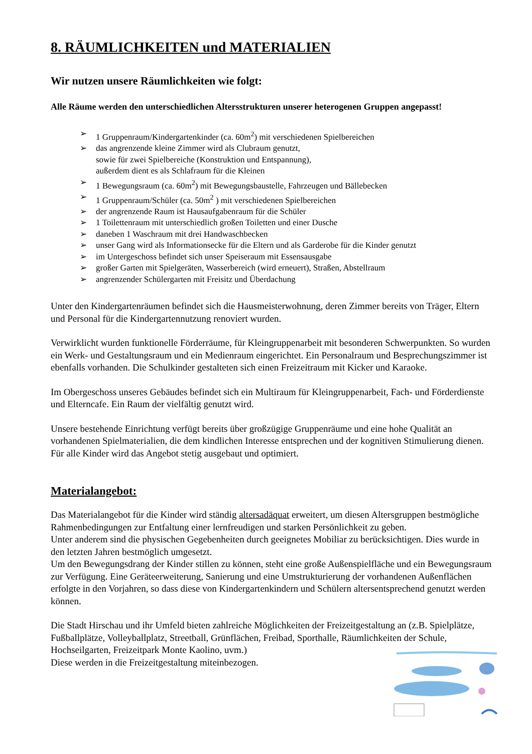8. RÄUMLICHKEITEN und MATERIALIEN
Wir nutzen unsere Räumlichkeiten wie folgt:
Alle Räume werden den unterschiedlichen Altersstrukturen unserer heterogenen Gruppen angepasst!
➢ 1 Gruppenraum/Kindergartenkinder (ca. 60m<sup>2</sup>) mit verschiedenen Spielbereichen
➢ das angrenzende kleine Zimmer wird als Clubraum genutzt,
sowie für zwei Spielbereiche (Konstruktion und Entspannung),
außerdem dient es als Schlafraum für die Kleinen
➢ 1 Bewegungsraum (ca. 60m<sup>2</sup>) mit Bewegungsbaustelle, Fahrzeugen und Bällebecken
➢ 1 Gruppenraum/Schüler (ca. 50m<sup>2</sup> ) mit verschiedenen Spielbereichen
➢ der angrenzende Raum ist Hausaufgabenraum für die Schüler
➢ 1 Toilettenraum mit unterschiedlich großen Toiletten und einer Dusche
➢ daneben 1 Waschraum mit drei Handwaschbecken
➢ unser Gang wird als Informationsecke für die Eltern und als Garderobe für die Kinder genutzt
➢ im Untergeschoss befindet sich unser Speiseraum mit Essensausgabe
➢ großer Garten mit Spielgeräten, Wasserbereich (wird erneuert), Straßen, Abstellraum
➢ angrenzender Schülergarten mit Freisitz und Überdachung
Unter den Kindergartenräumen befindet sich die Hausmeisterwohnung, deren Zimmer bereits von Träger, Eltern und Personal für die Kindergartennutzung renoviert wurden.
Verwirklicht wurden funktionelle Förderräume, für Kleingruppenarbeit mit besonderen Schwerpunkten. So wurden ein Werk- und Gestaltungsraum und ein Medienraum eingerichtet. Ein Personalraum und Besprechungszimmer ist ebenfalls vorhanden. Die Schulkinder gestalteten sich einen Freizeitraum mit Kicker und Karaoke.
Im Obergeschoss unseres Gebäudes befindet sich ein Multiraum für Kleingruppenarbeit, Fach- und Förderdienste und Elterncafe. Ein Raum der vielfältig genutzt wird.
Unsere bestehende Einrichtung verfügt bereits über großzügige Gruppenräume und eine hohe Qualität an vorhandenen Spielmaterialien, die dem kindlichen Interesse entsprechen und der kognitiven Stimulierung dienen. Für alle Kinder wird das Angebot stetig ausgebaut und optimiert.
Materialangebot:
Das Materialangebot für die Kinder wird ständig altersadäquat erweitert, um diesen Altersgruppen bestmögliche Rahmenbedingungen zur Entfaltung einer lernfreudigen und starken Persönlichkeit zu geben.
Unter anderem sind die physischen Gegebenheiten durch geeignetes Mobiliar zu berücksichtigen. Dies wurde in den letzten Jahren bestmöglich umgesetzt.
Um den Bewegungsdrang der Kinder stillen zu können, steht eine große Außenspielfläche und ein Bewegungsraum zur Verfügung. Eine Geräteerweiterung, Sanierung und eine Umstrukturierung der vorhandenen Außenflächen erfolgte in den Vorjahren, so dass diese von Kindergartenkindern und Schülern altersentsprechend genutzt werden können.
Die Stadt Hirschau und ihr Umfeld bieten zahlreiche Möglichkeiten der Freizeitgestaltung an (z.B. Spielplätze, Fußballplätze, Volleyballplatz, Streetball, Grünflächen, Freibad, Sporthalle, Räumlichkeiten der Schule, Hochseilgarten, Freizeitpark Monte Kaolino, uvm.)
Diese werden in die Freizeitgestaltung miteinbezogen.